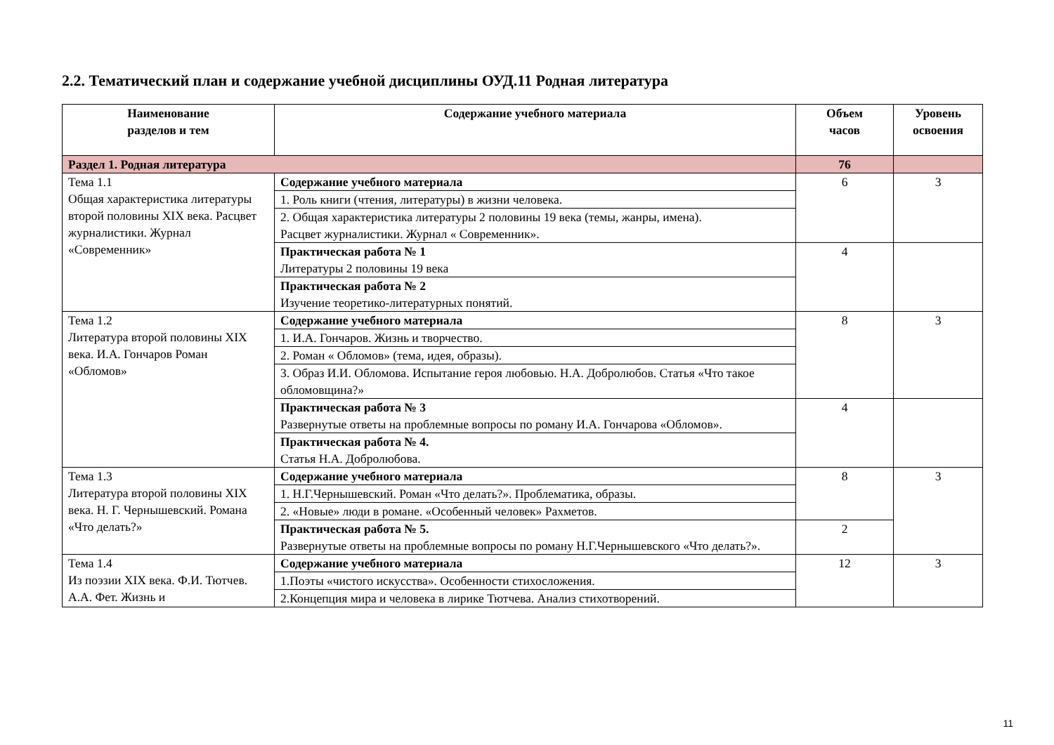2.2. Тематический план и содержание учебной дисциплины ОУД.11 Родная литература
| Наименование разделов и тем | Содержание учебного материала | Объем часов | Уровень освоения |
| --- | --- | --- | --- |
| Раздел 1. Родная литература | | 76 | |
| Тема 1.1 Общая характеристика литературы второй половины XIX века. Расцвет журналистики. Журнал «Современник» | Содержание учебного материала | 6 | 3 |
| | 1. Роль книги (чтения, литературы) в жизни человека. | | |
| | 2. Общая характеристика литературы 2 половины 19 века (темы, жанры, имена). Расцвет журналистики. Журнал « Современник». | | |
| | Практическая работа № 1 Литературы 2 половины 19 века | 4 | |
| | Практическая работа № 2 Изучение теоретико-литературных понятий. | | |
| Тема 1.2 Литература второй половины XIX века. И.А. Гончаров Роман «Обломов» | Содержание учебного материала | 8 | 3 |
| | 1. И.А. Гончаров. Жизнь и творчество. | | |
| | 2. Роман « Обломов» (тема, идея, образы). | | |
| | 3. Образ И.И. Обломова. Испытание героя любовью. Н.А. Добролюбов. Статья «Что такое обломовщина?» | | |
| | Практическая работа № 3 Развернутые ответы на проблемные вопросы по роману И.А. Гончарова «Обломов». | 4 | |
| | Практическая работа № 4. Статья Н.А. Добролюбова. | | |
| Тема 1.3 Литература второй половины XIX века. Н. Г. Чернышевский. Романа «Что делать?» | Содержание учебного материала | 8 | 3 |
| | 1. Н.Г.Чернышевский. Роман «Что делать?». Проблематика, образы. | | |
| | 2. «Новые» люди в романе. «Особенный человек» Рахметов. | | |
| | Практическая работа № 5. Развернутые ответы на проблемные вопросы по роману Н.Г.Чернышевского «Что делать?». | 2 | |
| Тема 1.4 Из поэзии XIX века. Ф.И. Тютчев. А.А. Фет. Жизнь и | Содержание учебного материала | 12 | 3 |
| | 1.Поэты «чистого искусства». Особенности стихосложения. | | |
| | 2.Концепция мира и человека в лирике Тютчева. Анализ стихотворений. | | |
11